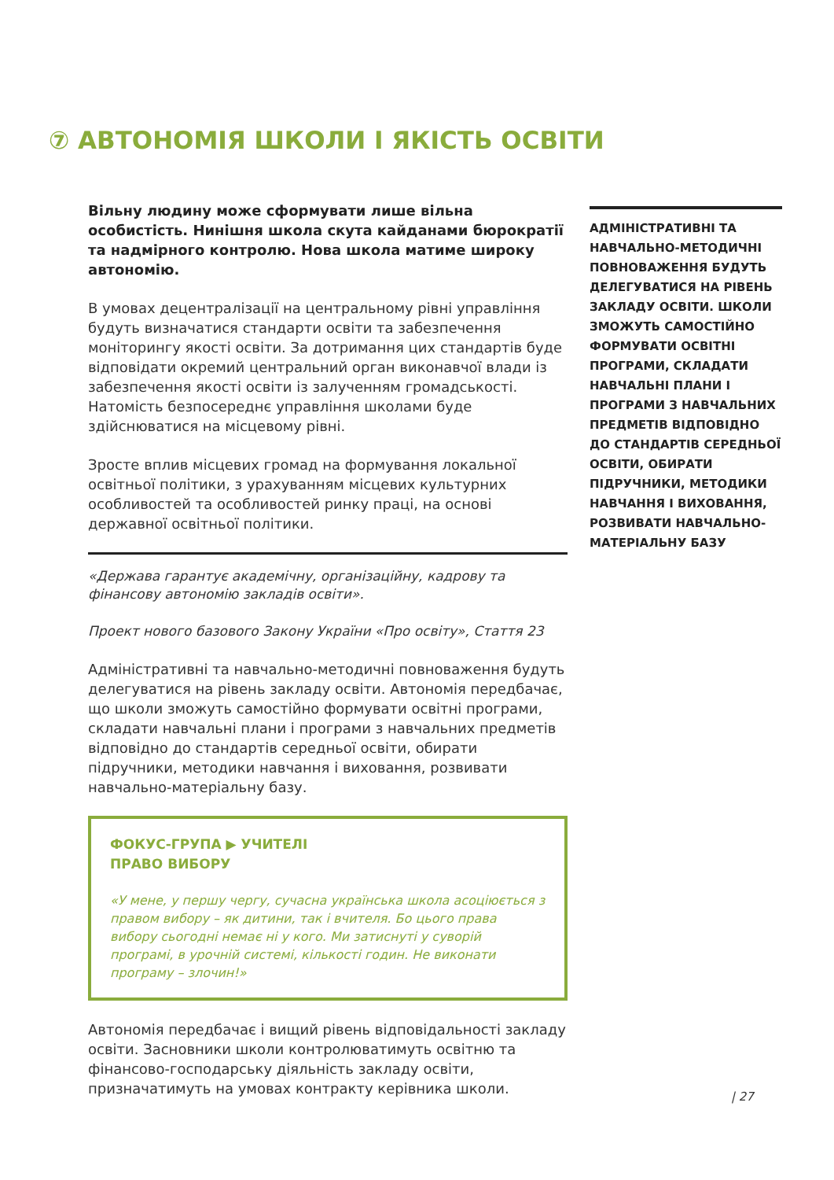⑦ АВТОНОМІЯ ШКОЛИ І ЯКІСТЬ ОСВІТИ
Вільну людину може сформувати лише вільна особистість. Нинішня школа скута кайданами бюрократії та надмірного контролю. Нова школа матиме широку автономію.
В умовах децентралізації на центральному рівні управління будуть визначатися стандарти освіти та забезпечення моніторингу якості освіти. За дотримання цих стандартів буде відповідати окремий центральний орган виконавчої влади із забезпечення якості освіти із залученням громадськості. Натомість безпосереднє управління школами буде здійснюватися на місцевому рівні.
Зросте вплив місцевих громад на формування локальної освітньої політики, з урахуванням місцевих культурних особливостей та особливостей ринку праці, на основі державної освітньої політики.
«Держава гарантує академічну, організаційну, кадрову та фінансову автономію закладів освіти».
Проект нового базового Закону України «Про освіту», Стаття 23
Адміністративні та навчально-методичні повноваження будуть делегуватися на рівень закладу освіти. Автономія передбачає, що школи зможуть самостійно формувати освітні програми, складати навчальні плани і програми з навчальних предметів відповідно до стандартів середньої освіти, обирати підручники, методики навчання і виховання, розвивати навчально-матеріальну базу.
ФОКУС-ГРУПА ▶ УЧИТЕЛІ
ПРАВО ВИБОРУ
«У мене, у першу чергу, сучасна українська школа асоціюється з правом вибору – як дитини, так і вчителя. Бо цього права вибору сьогодні немає ні у кого. Ми затиснуті у суворій програмі, в урочній системі, кількості годин. Не виконати програму – злочин!»
Автономія передбачає і вищий рівень відповідальності закладу освіти. Засновники школи контролюватимуть освітню та фінансово-господарську діяльність закладу освіти, призначатимуть на умовах контракту керівника школи.
АДМІНІСТРАТИВНІ ТА НАВЧАЛЬНО-МЕТОДИЧНІ ПОВНОВАЖЕННЯ БУДУТЬ ДЕЛЕГУВАТИСЯ НА РІВЕНЬ ЗАКЛАДУ ОСВІТИ. ШКОЛИ ЗМОЖУТЬ САМОСТІЙНО ФОРМУВАТИ ОСВІТНІ ПРОГРАМИ, СКЛАДАТИ НАВЧАЛЬНІ ПЛАНИ І ПРОГРАМИ З НАВЧАЛЬНИХ ПРЕДМЕТІВ ВІДПОВІДНО ДО СТАНДАРТІВ СЕРЕДНЬОЇ ОСВІТИ, ОБИРАТИ ПІДРУЧНИКИ, МЕТОДИКИ НАВЧАННЯ І ВИХОВАННЯ, РОЗВИВАТИ НАВЧАЛЬНО-МАТЕРІАЛЬНУ БАЗУ
| 27